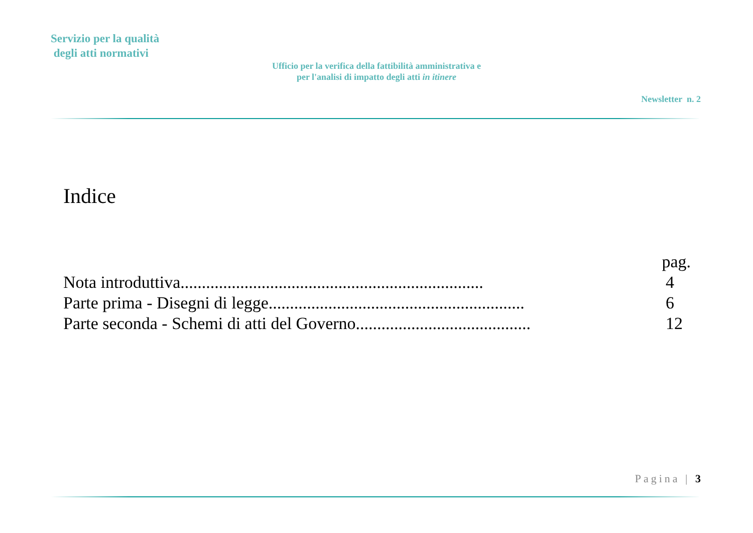Servizio per la qualità
degli atti normativi
Ufficio per la verifica della fattibilità amministrativa e
per l'analisi di impatto degli atti in itinere
Newsletter n. 2
Indice
pag.
Nota introduttiva....................................................................... 4
Parte prima - Disegni di legge............................................................ 6
Parte seconda - Schemi di atti del Governo......................................... 12
Pagina | 3